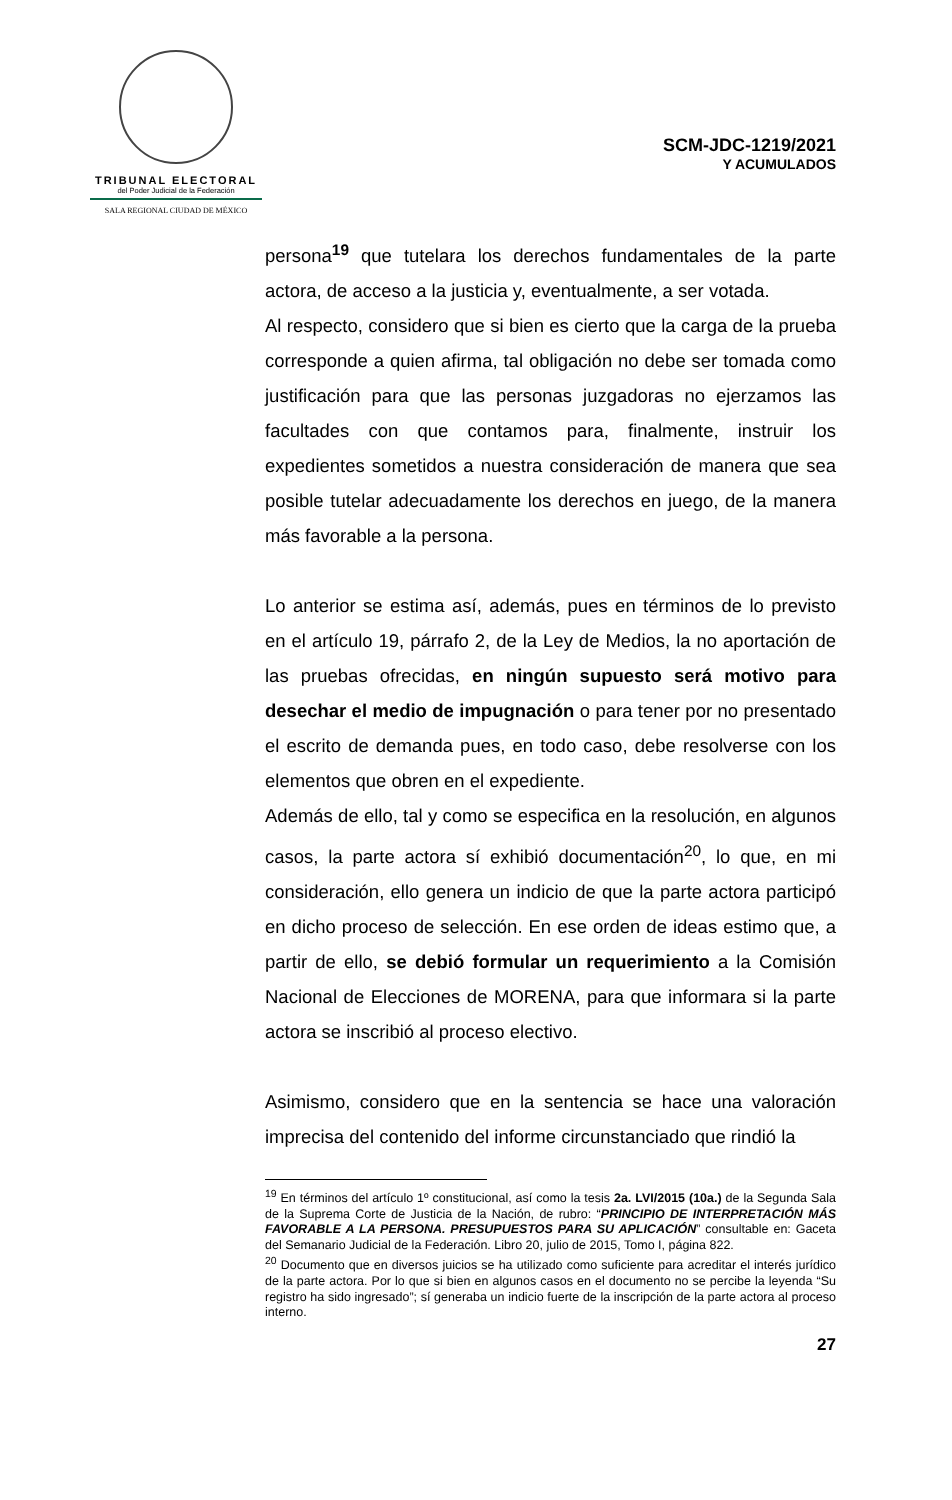TRIBUNAL ELECTORAL
del Poder Judicial de la Federación
SALA REGIONAL CIUDAD DE MÉXICO
SCM-JDC-1219/2021
Y ACUMULADOS
persona<sup>19</sup> que tutelara los derechos fundamentales de la parte actora, de acceso a la justicia y, eventualmente, a ser votada.
Al respecto, considero que si bien es cierto que la carga de la prueba corresponde a quien afirma, tal obligación no debe ser tomada como justificación para que las personas juzgadoras no ejerzamos las facultades con que contamos para, finalmente, instruir los expedientes sometidos a nuestra consideración de manera que sea posible tutelar adecuadamente los derechos en juego, de la manera más favorable a la persona.
Lo anterior se estima así, además, pues en términos de lo previsto en el artículo 19, párrafo 2, de la Ley de Medios, la no aportación de las pruebas ofrecidas, en ningún supuesto será motivo para desechar el medio de impugnación o para tener por no presentado el escrito de demanda pues, en todo caso, debe resolverse con los elementos que obren en el expediente.
Además de ello, tal y como se especifica en la resolución, en algunos casos, la parte actora sí exhibió documentación<sup>20</sup>, lo que, en mi consideración, ello genera un indicio de que la parte actora participó en dicho proceso de selección. En ese orden de ideas estimo que, a partir de ello, se debió formular un requerimiento a la Comisión Nacional de Elecciones de MORENA, para que informara si la parte actora se inscribió al proceso electivo.
Asimismo, considero que en la sentencia se hace una valoración imprecisa del contenido del informe circunstanciado que rindió la
<sup>19</sup> En términos del artículo 1º constitucional, así como la tesis 2a. LVI/2015 (10a.) de la Segunda Sala de la Suprema Corte de Justicia de la Nación, de rubro: “PRINCIPIO DE INTERPRETACIÓN MÁS FAVORABLE A LA PERSONA. PRESUPUESTOS PARA SU APLICACIÓN” consultable en: Gaceta del Semanario Judicial de la Federación. Libro 20, julio de 2015, Tomo I, página 822.
<sup>20</sup> Documento que en diversos juicios se ha utilizado como suficiente para acreditar el interés jurídico de la parte actora. Por lo que si bien en algunos casos en el documento no se percibe la leyenda “Su registro ha sido ingresado”; sí generaba un indicio fuerte de la inscripción de la parte actora al proceso interno.
27